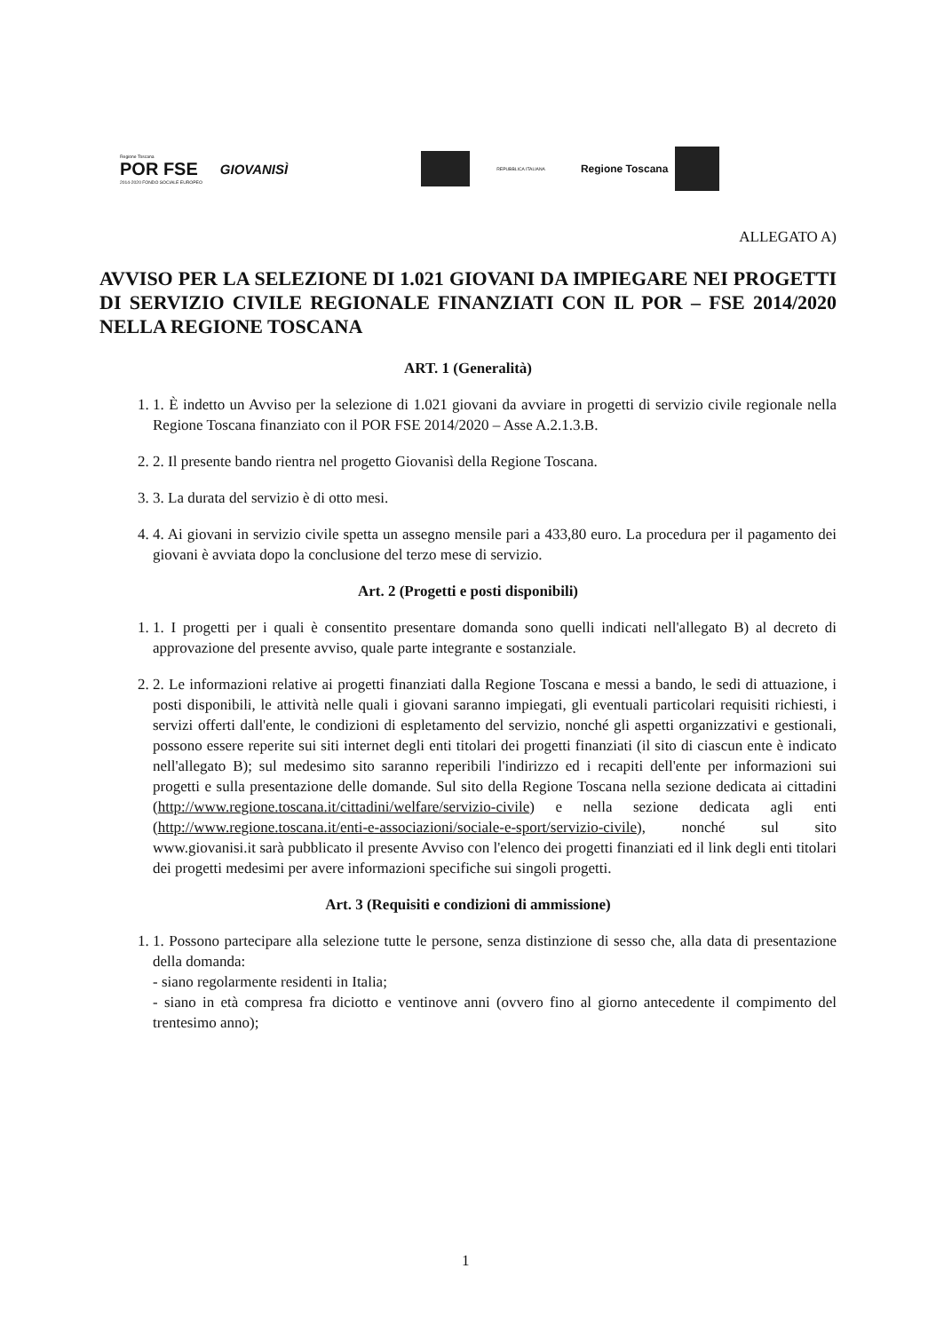Regione Toscana
POR FSE
2014-2020 FONDO SOCIALE EUROPEO
GIOVANISÌ
REPUBBLICA ITALIANA
Regione Toscana
ALLEGATO A)
AVVISO PER LA SELEZIONE DI 1.021 GIOVANI DA IMPIEGARE NEI PROGETTI DI SERVIZIO CIVILE REGIONALE FINANZIATI CON IL POR – FSE 2014/2020 NELLA REGIONE TOSCANA
ART. 1 (Generalità)
1. 1. È indetto un Avviso per la selezione di 1.021 giovani da avviare in progetti di servizio civile regionale nella Regione Toscana finanziato con il POR FSE 2014/2020 – Asse A.2.1.3.B.
2. 2. Il presente bando rientra nel progetto Giovanisì della Regione Toscana.
3. 3. La durata del servizio è di otto mesi.
4. 4. Ai giovani in servizio civile spetta un assegno mensile pari a 433,80 euro. La procedura per il pagamento dei giovani è avviata dopo la conclusione del terzo mese di servizio.
Art. 2 (Progetti e posti disponibili)
1. 1. I progetti per i quali è consentito presentare domanda sono quelli indicati nell'allegato B) al decreto di approvazione del presente avviso, quale parte integrante e sostanziale.
2. 2. Le informazioni relative ai progetti finanziati dalla Regione Toscana e messi a bando, le sedi di attuazione, i posti disponibili, le attività nelle quali i giovani saranno impiegati, gli eventuali particolari requisiti richiesti, i servizi offerti dall'ente, le condizioni di espletamento del servizio, nonché gli aspetti organizzativi e gestionali, possono essere reperite sui siti internet degli enti titolari dei progetti finanziati (il sito di ciascun ente è indicato nell'allegato B); sul medesimo sito saranno reperibili l'indirizzo ed i recapiti dell'ente per informazioni sui progetti e sulla presentazione delle domande. Sul sito della Regione Toscana nella sezione dedicata ai cittadini (http://www.regione.toscana.it/cittadini/welfare/servizio-civile) e nella sezione dedicata agli enti (http://www.regione.toscana.it/enti-e-associazioni/sociale-e-sport/servizio-civile), nonché sul sito www.giovanisi.it sarà pubblicato il presente Avviso con l'elenco dei progetti finanziati ed il link degli enti titolari dei progetti medesimi per avere informazioni specifiche sui singoli progetti.
Art. 3 (Requisiti e condizioni di ammissione)
1. 1. Possono partecipare alla selezione tutte le persone, senza distinzione di sesso che, alla data di presentazione della domanda:
- siano regolarmente residenti in Italia;
- siano in età compresa fra diciotto e ventinove anni (ovvero fino al giorno antecedente il compimento del trentesimo anno);
1